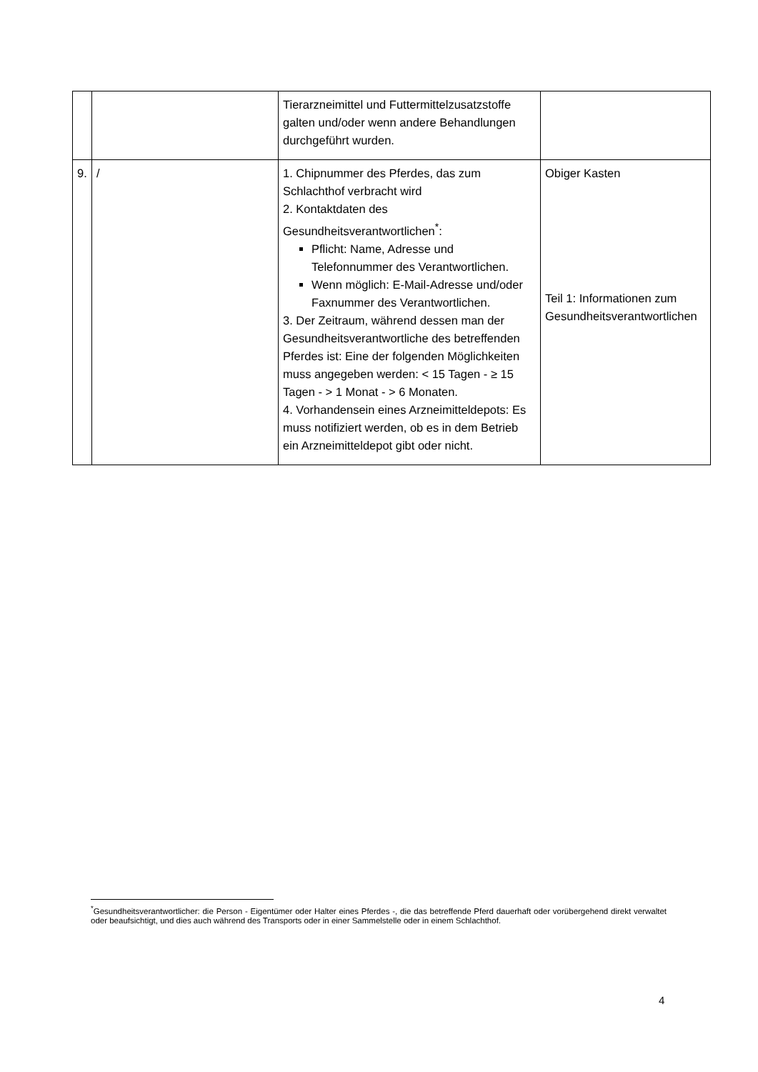| | | Tierarzneimittel und Futtermittelzusatzstoffe galten und/oder wenn andere Behandlungen durchgeführt wurden. | |
| 9. | / | 1. Chipnummer des Pferdes, das zum Schlachthof verbracht wird 2. Kontaktdaten des Gesundheitsverantwortlichen<sup>*</sup>: Pflicht: Name, Adresse und Telefonnummer des Verantwortlichen. Wenn möglich: E-Mail-Adresse und/oder Faxnummer des Verantwortlichen. 3. Der Zeitraum, während dessen man der Gesundheitsverantwortliche des betreffenden Pferdes ist: Eine der folgenden Möglichkeiten muss angegeben werden: < 15 Tagen - ≥ 15 Tagen - > 1 Monat - > 6 Monaten. 4. Vorhandensein eines Arzneimitteldepots: Es muss notifiziert werden, ob es in dem Betrieb ein Arzneimitteldepot gibt oder nicht. | Obiger Kasten Teil 1: Informationen zum Gesundheitsverantwortlichen |
<sup>*</sup> Gesundheitsverantwortlicher: die Person - Eigentümer oder Halter eines Pferdes -, die das betreffende Pferd dauerhaft oder vorübergehend direkt verwaltet oder beaufsichtigt, und dies auch während des Transports oder in einer Sammelstelle oder in einem Schlachthof.
4